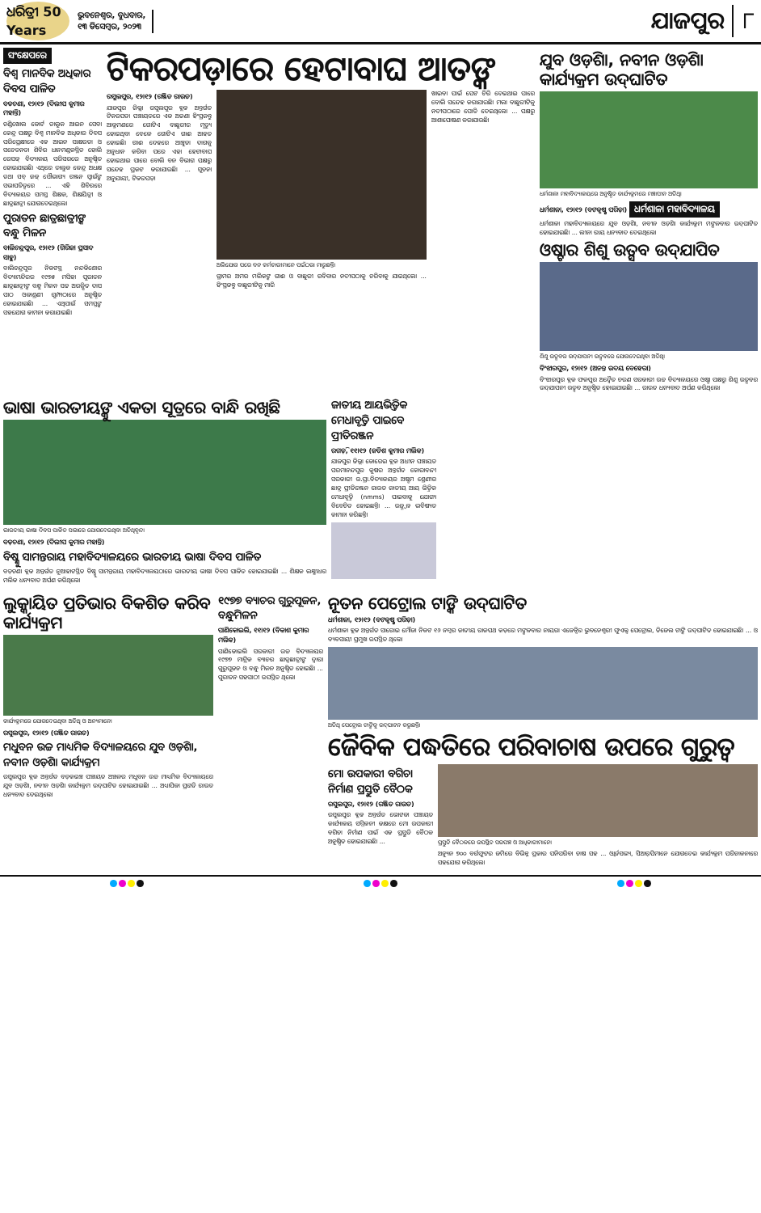ଧରିତ୍ରୀ 50 Years
ଭୁବନେଶ୍ୱର, ବୁଧବାର,
୧୩ ଡିସେମ୍ବର, ୨୦୨୩
ଯାଜପୁର ୮
ସଂକ୍ଷେପରେ
ବିଶ୍ୱ ମାନବିକ ଅଧିକାର ଦିବସ ପାଳିତ
ବଡଚଣା, ୧୨।୧୨ (ଦିଲୀପ କୁମାର ମହାନ୍ତି)
ଚଣ୍ଡିଖୋଲ କୋର୍ଟ ତାଲୁକ ଆଇନ ସେବା କେନ୍ଦ୍ର ପକ୍ଷରୁ ବିଶ୍ୱ ମାନବିକ ଅଧିକାର ଦିବସ ପରିପ୍ରେକ୍ଷୀରେ ଏକ ଆଇନ ସାକ୍ଷରତା ଓ ସଚେତନତା ଶିବିର ଧାନମଣ୍ଡଳସ୍ଥିତ ହୋଲି ରେସଜ୍ ବିଦ୍ୟାଳୟ ପରିସରରେ ଅନୁଷ୍ଠିତ ହୋଇଯାଇଛି। ଏଥିରେ ତାଲୁକ କେନ୍ଦ୍ର ଅଧକ୍ଷ ତଥା ସବ୍ ଜଜ୍ ସୌଭାଗ୍ୟ ରଞ୍ଜନ ସ୍ୱାଇଁଙ୍କ ସଭାପତିତ୍ୱରେ ... ଏହି ଶିବିରରେ ବିଦ୍ୟାଳୟର ସମସ୍ତ ଶିକ୍ଷକ, ଶିକ୍ଷୟିତ୍ରୀ ଓ ଛାତ୍ରଛାତ୍ରୀ ଯୋଗଦେଇଥିଲେ।
ପୁରାତନ ଛାତ୍ରଛାତ୍ରୀଙ୍କ ବନ୍ଧୁ ମିଳନ
ବାଲିଚନ୍ଦ୍ରପୁର, ୧୨।୧୨ (ଗିରିଜା ପ୍ରସାଦ ସାହୁ)
ବାଲିଚନ୍ଦ୍ରପୁର ନିକଟସ୍ଥ ନନ୍ଦକିଶୋର ବିଦ୍ୟାମନ୍ଦିରର ୧୯୭୫ ମସିହା ପୁରାତନ ଛାତ୍ରଛାତ୍ରୀଙ୍କ ବନ୍ଧୁ ମିଳନ ସଚ୍ଚ ଅରକ୍ଷିତ ଦାସ ପାଠ ଓକାଶ୍ରଣୀ ଗୁମ୍ଫାଠାରେ ଅନୁଷ୍ଠିତ ହୋଇଯାଇଛି। ... ଏଥିପାଇଁ ସମସ୍ତଙ୍କ ସହଯୋଗ କାମନା କରାଯାଇଛି।
ଟିକରପଡ଼ାରେ ହେଟାବାଘ ଆତଙ୍କ
ରସୁଲପୁର, ୧୨।୧୨ (ରଞ୍ଜିତ ରାଉତ)
ଯାଜପୁର ଜିଲ୍ଲା ରସୁଲପୁର ବ୍ଲକ ଅନ୍ତର୍ଗତ ଟିକରପଡା ପଞ୍ଚାୟତରେ ଏକ ଅଜଣା ହିଂସ୍ରଜନ୍ତୁ ଆକ୍ରମଣରେ ଗୋଟିଏ ବାଛୁରୀର ମୃତ୍ୟୁ ହୋଇଥିବା ବେଳେ ଗୋଟିଏ ଗାଈ ଆହତ ହୋଇଛି। ଗାଈ ଦେହରେ ଆଞ୍ଚୁଡା ଦାଗକୁ ଅନୁଧାନ କରିବା ପରେ ଏହା ହେଟାବାଘ ହୋଇଥାଇ ପାରେ ବୋଲି ବନ ବିଭାଗ ପକ୍ଷରୁ ସନ୍ଦେହ ପ୍ରକଟ କରାଯାଉଛି। ... ସୂଚନା ଅନୁଯାୟୀ, ଟିକରପଡ଼ା
ଅଭିଯୋଗ ପରେ ବନ କର୍ମଚାରୀମାନେ ପଇଁଠରା ମାରୁଛନ୍ତି।
ଗ୍ରାମର ଅମର ମଲିକଙ୍କ ଗାଈ ଓ ବାଛୁରୀ ରବିବାର ନଦୀପଠାକୁ ଚରିବାକୁ ଯାଇଥିଲେ। ... ହିଂସ୍ରଜନ୍ତୁ ବାଛୁରୀଟିକୁ ମାରି
ଖାଇବା ପାଇଁ ପେଟ ଚିରି ଦେଇଥାଇ ପାରେ ବୋଲି ସନ୍ଦେହ କରାଯାଉଛି। ମଲା ବାଛୁରୀଟିକୁ ନଦୀପଠାରେ ପୋତି ଦେଇଥିଲେ। ... ପକ୍ଷରୁ ଆଶାପୋଷଣ କରାଯାଉଛି।
ଯୁବ ଓଡ଼ିଶା, ନବୀନ ଓଡ଼ିଶା କାର୍ଯ୍ୟକ୍ରମ ଉଦ୍‌ଘାଟିତ
ଧର୍ମଶାଳା ମହାବିଦ୍ୟାଳୟରେ ଅନୁଷ୍ଠିତ କାର୍ଯ୍ୟକ୍ରମରେ ମଞ୍ଚାସୀନ ଅତିଥି।
ଧର୍ମଶାଳା, ୧୨।୧୨ (ବଟକୃଷ୍ଣ ପରିଡ଼ା) ଧର୍ମଶାଳା ମହାବିଦ୍ୟାଳୟ
ଧର୍ମଶାଳା ମହାବିଦ୍ୟାଳୟରେ ଯୁବ ଓଡ଼ିଶା, ନବୀନ ଓଡ଼ିଶା କାର୍ଯ୍ୟକ୍ରମ ମଙ୍ଗଳବାର ଉଦ୍‌ଘାଟିତ ହୋଇଯାଇଛି। ... ଲୀନା ରାୟ ଧନ୍ୟବାଦ ଦେଇଥିଲେ।
ଓଷ୍ଟାର ଶିଶୁ ଉତ୍ସବ ଉଦ୍‌ଯାପିତ
ଶିଶୁ ଉତ୍ସବର ଉଦ୍‌ଯାପନୀ ଉତ୍ସବରେ ଯୋଗଦେଇଥିବା ଅତିଥି।
ବିଂଝାରପୁର, ୧୨।୧୨ (ଅନନ୍ତ ଉଦୟ ବେହେରା)
ବିଂଝାରପୁର ବ୍ଲକ ଫଳପୁର ଅଦ୍ୱୈତ ଚରଣ ସରକାରୀ ଉଚ୍ଚ ବିଦ୍ୟାଳୟରେ ଓଷ୍ଟା ପକ୍ଷରୁ ଶିଶୁ ଉତ୍ସବର ଉଦ୍‌ଯାପନୀ ଉତ୍ସବ ଅନୁଷ୍ଠିତ ହୋଇଯାଇଛି। ... ରାଉତ ଧନ୍ୟବାଦ ଅର୍ପଣ କରିଥିଲେ।
ଭାଷା ଭାରତୀୟଙ୍କୁ ଏକତା ସୂତ୍ରରେ ବାନ୍ଧି ରଖିଛି
ଭାରତୀୟ ଭାଷା ଦିବସ ପାଳିତ ସଭାରେ ଯୋଗଦେଇଥିବା ଅତିଥିବୃନ୍ଦ।
ବଡ଼ଚଣା, ୧୨।୧୨ (ଦିଲୀପ କୁମାର ମହାନ୍ତି)
ବିଷ୍ଣୁ ସାମନ୍ତରାୟ ମହାବିଦ୍ୟାଳୟରେ ଭାରତୀୟ ଭାଷା ଦିବସ ପାଳିତ
ବଡ଼ଚଣା ବ୍ଲକ ଅନ୍ତର୍ଗତ ନୂଆହାଟସ୍ଥିତ ବିଷ୍ଣୁ ସାମନ୍ତରାୟ ମହାବିଦ୍ୟାଳୟଠାରେ ଭାରତୀୟ ଭାଷା ଦିବସ ପାଳିତ ହୋଇଯାଇଛି। ... ଶିକ୍ଷକ ଲକ୍ଷ୍ମୀଧର ମଲିକ ଧନ୍ୟବାଦ ଅର୍ପଣ କରିଥିଲେ।
ଜାତୀୟ ଆୟଭିତ୍ତିକ ମେଧାବୃତ୍ତି ପାଇବେ ପ୍ରୀତିରଞ୍ଜନ
ରଗଡ଼ି, ୧୧।୧୨ (ଜତିଶ କୁମାର ମଲିକ)
ଯାଜପୁର ଜିଲ୍ଲା କୋରେଇ ବ୍ଲକ ଅଧୀନ ପଞ୍ଚାୟତ ପରମାନନ୍ଦପୁର କୁଷର ଅନ୍ତର୍ଗତ କୋରାବନ୍ଦୀ ସରକାରୀ ଉ.ପ୍ରା.ବିଦ୍ୟାଳୟର ଅଷ୍ଟମ ଶ୍ରେଣୀର ଛାତ୍ର ପ୍ରୀତିରଞ୍ଜନ ରାଉତ ଜାତୀୟ ଆୟ ଭିତ୍ତିକ ମେଧାବୃତ୍ତି (nmms) ପାଇବାକୁ ଯୋଗ୍ୟ ବିବେଚିତ ହୋଇଛନ୍ତି। ... ଉଜ୍ଜ୍ୱଳ ଭବିଷ୍ୟତ କାମନା କରିଛନ୍ତି।
ଲୁକ୍କାୟିତ ପ୍ରତିଭାର ବିକଶିତ କରିବ କାର୍ଯ୍ୟକ୍ରମ
କାର୍ଯ୍ୟକ୍ରମରେ ଯୋଗଦେଇଥିବା ଅତିଥି ଓ ଅନ୍ୟମାନେ।
ରସୁଲପୁର, ୧୨।୧୨ (ରଞ୍ଜିତ ରାଉତ)
ମଧୁବନ ଉଚ୍ଚ ମାଧ୍ୟମିକ ବିଦ୍ୟାଳୟରେ ଯୁବ ଓଡ଼ିଶା, ନବୀନ ଓଡ଼ିଶା କାର୍ଯ୍ୟକ୍ରମ
ରସୁଲପୁର ବ୍ଲକ ଅନ୍ତର୍ଗତ ବଡ଼କଇଞ୍ଚ ପଞ୍ଚାୟତ ଅଞ୍ଚଳର ମଧୁବନ ଉଚ୍ଚ ମାଧ୍ୟମିକ ବିଦ୍ୟାଳୟରେ ଯୁବ ଓଡ଼ିଶା, ନବୀନ ଓଡ଼ିଶା କାର୍ଯ୍ୟକ୍ରମ ଉଦ୍‌ଘାଟିତ ହୋଇଯାଇଛି। ... ଅଧ୍ୟାପିକା ପ୍ରଗତି ରାଉତ ଧନ୍ୟବାଦ ଦେଇଥିଲେ।
୧୯୭୭ ବ୍ୟାଚର ଗୁରୁପୂଜନ, ବନ୍ଧୁମିଳନ
ପାଣିକୋଇଲି, ୧୧।୧୨ (ବିକାଶ କୁମାର ମଲିକ)
ପାଣିକୋଇଲି ସରକାରୀ ଉଚ୍ଚ ବିଦ୍ୟାଳୟର ୧୯୭୭ ମାଟ୍ରିକ ବ୍ୟାଚର ଛାତ୍ରଛାତ୍ରୀଙ୍କ ଦ୍ୱାରା ଗୁରୁପୂଜନ ଓ ବନ୍ଧୁ ମିଳନ ଅନୁଷ୍ଠିତ ହୋଇଛି। ... ପୁରାତନ ସହପାଠୀ ଉପସ୍ଥିତ ଥିଲେ।
ନୂତନ ପେଟ୍ରୋଲ ଟାଙ୍କି ଉଦ୍‌ଘାଟିତ
ଧର୍ମଶାଳା, ୧୨।୧୨ (ବଟକୃଷ୍ଣ ପରିଡ଼ା)
ଧର୍ମଶାଳା ବ୍ଲକ ଅନ୍ତର୍ଗତ ସାରୋଇ ମୌଜା ନିକଟ ୧୬ ନମ୍ବର ଜାତୀୟ ରାଜପଥ କଡ଼ରେ ମଙ୍ଗଳବାର ନାୟରା ଏଜେନ୍ସିର ଭୁବନେଶ୍ୱରୀ ଫୁଏଲ୍ସ ପେଟ୍ରୋଲ, ଡିଜେଲ ଟାଙ୍କି ଉଦ୍‌ଘାଟିତ ହୋଇଯାଇଛି। ... ଓ ବ୍ୟବସାୟୀ ପ୍ରମୁଖ ଉପସ୍ଥିତ ଥିଲେ।
ଅତିଥି ପେଟ୍ରୋଲ ଟାଙ୍କିକୁ ଉଦ୍‌ଘାଟନ କରୁଛନ୍ତି।
ଜୈବିକ ପଦ୍ଧତିରେ ପରିବାଚାଷ ଉପରେ ଗୁରୁତ୍ୱ
ମୋ ଉପକାରୀ ବଗିଚା ନିର୍ମାଣ ପ୍ରସ୍ତୁତି ବୈଠକ
ରସୁଲପୁର, ୧୨।୧୨ (ରଞ୍ଜିତ ରାଉତ)
ରସୁଲପୁର ବ୍ଲକ ଅନ୍ତର୍ଗତ ଭୋଟକା ପଞ୍ଚାୟତ କାର୍ଯ୍ୟାଳୟ ସମ୍ମିଳନୀ କକ୍ଷରେ ମୋ ଉପକାରୀ ବଗିଚା ନିର୍ମାଣ ପାଇଁ ଏକ ପ୍ରସ୍ତୁତି ବୈଠକ ଅନୁଷ୍ଠିତ ହୋଇଯାଇଛି। ...
ପ୍ରସ୍ତୁତି ବୈଠକରେ ଉପସ୍ଥିତ ସରପଞ୍ଚ ଓ ଅଧିକାରୀମାନେ।
ଅନ୍ୟୁନ ୭୦୦ ବର୍ଗଫୁଟର ଜମିରେ ବିଭିନ୍ନ ପ୍ରକାର ପନିପରିବା ଚାଷ ସହ ... ଓ୍ୱାର୍ଡସଭ୍ୟ, ସିଆର୍‌ପିମାନେ ଯୋଗଦେଇ କାର୍ଯ୍ୟକ୍ରମ ପରିଚାଳନାରେ ସହଯୋଗ କରିଥିଲେ।